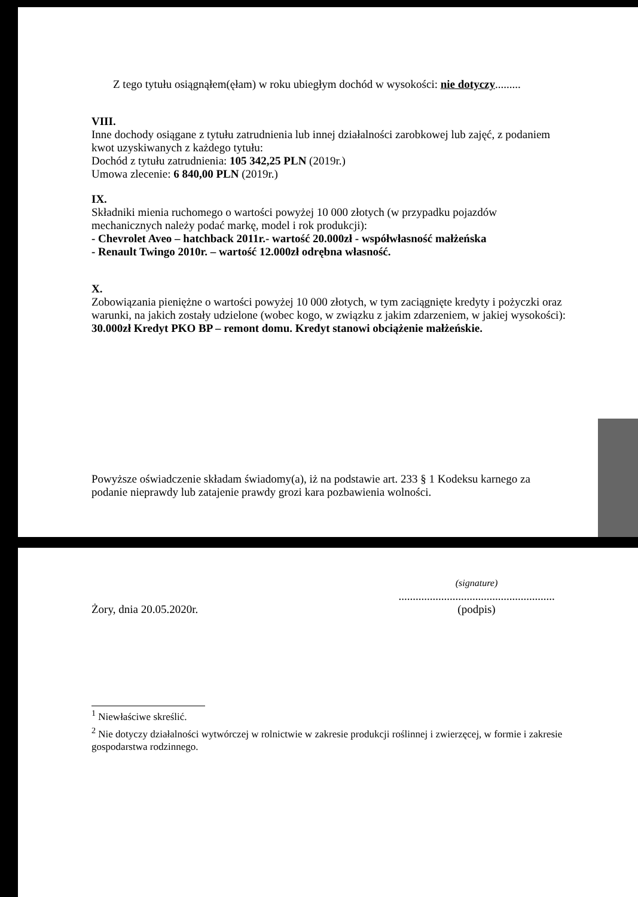Z tego tytułu osiągnąłem(ęłam) w roku ubiegłym dochód w wysokości: nie dotyczy.........
VIII.
Inne dochody osiągane z tytułu zatrudnienia lub innej działalności zarobkowej lub zajęć, z podaniem kwot uzyskiwanych z każdego tytułu:
Dochód z tytułu zatrudnienia: 105 342,25 PLN (2019r.)
Umowa zlecenie: 6 840,00 PLN (2019r.)
IX.
Składniki mienia ruchomego o wartości powyżej 10 000 złotych (w przypadku pojazdów mechanicznych należy podać markę, model i rok produkcji):
- Chevrolet Aveo – hatchback 2011r.- wartość 20.000zł - współwłasność małżeńska
- Renault Twingo 2010r. – wartość 12.000zł odrębna własność.
X.
Zobowiązania pieniężne o wartości powyżej 10 000 złotych, w tym zaciągnięte kredyty i pożyczki oraz warunki, na jakich zostały udzielone (wobec kogo, w związku z jakim zdarzeniem, w jakiej wysokości): 30.000zł Kredyt PKO BP – remont domu. Kredyt stanowi obciążenie małżeńskie.
Powyższe oświadczenie składam świadomy(a), iż na podstawie art. 233 § 1 Kodeksu karnego za podanie nieprawdy lub zatajenie prawdy grozi kara pozbawienia wolności.
Żory, dnia 20.05.2020r.
(signature)
.......................................................
(podpis)
<sup>1</sup> Niewłaściwe skreślić.
<sup>2</sup> Nie dotyczy działalności wytwórczej w rolnictwie w zakresie produkcji roślinnej i zwierzęcej, w formie i zakresie gospodarstwa rodzinnego.